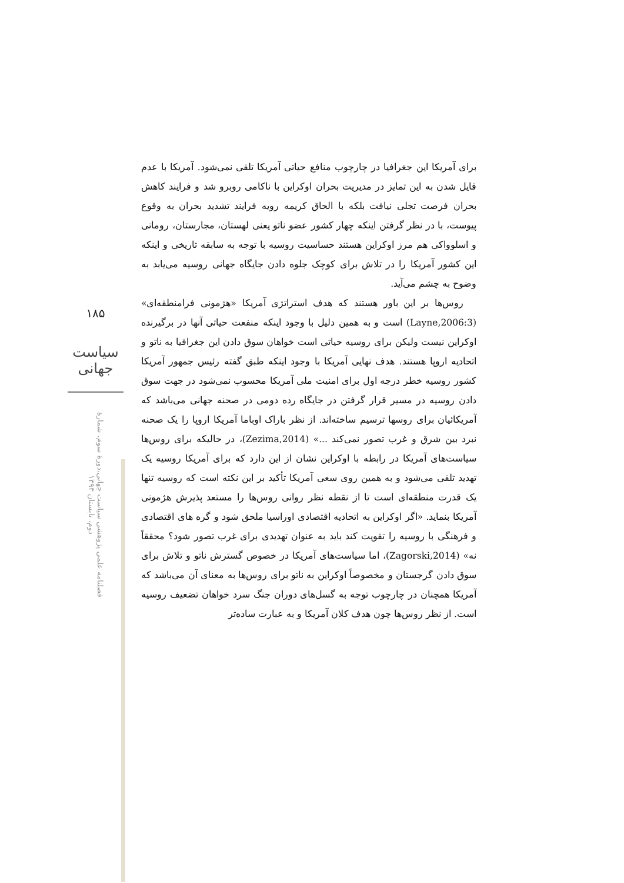۱۸۵
سیاست جهانی
فصلنامه علمی پژوهشی سیاست جهانی،دورۀ سوم، شمارۀ دوم، تابستان ۱۳۹۳
برای آمریکا این جغرافیا در چارچوب منافع حیاتی آمریکا تلقی نمی‌شود. آمریکا با عدم قایل شدن به این تمایز در مدیریت بحران اوکراین با ناکامی روبرو شد و فرایند کاهش بحران فرصت تجلی نیافت بلکه با الحاق کریمه رویه فرایند تشدید بحران به وقوع پیوست، با در نظر گرفتن اینکه چهار کشور عضو ناتو یعنی لهستان، مجارستان، رومانی و اسلوواکی هم مرز اوکراین هستند حساسیت روسیه با توجه به سابقه تاریخی و اینکه این کشور آمریکا را در تلاش برای کوچک جلوه دادن جایگاه جهانی روسیه می‌یابد به وضوح به چشم می‌آید.
روس‌ها بر این باور هستند که هدف استراتژی آمریکا «هژمونی فرامنطقه‌ای» (Layne,2006:3) است و به همین دلیل با وجود اینکه منفعت حیاتی آنها در برگیرنده اوکراین نیست ولیکن برای روسیه حیاتی است خواهان سوق دادن این جغرافیا به ناتو و اتحادیه اروپا هستند. هدف نهایی آمریکا با وجود اینکه طبق گفته رئیس جمهور آمریکا کشور روسیه خطر درجه اول برای امنیت ملی آمریکا محسوب نمی‌شود در جهت سوق دادن روسیه در مسیر قرار گرفتن در جایگاه رده دومی در صحنه جهانی می‌باشد که آمریکائیان برای روسها ترسیم ساخته‌اند. از نظر باراک اوباما آمریکا اروپا را یک صحنه نبرد بین شرق و غرب تصور نمی‌کند ...» (Zezima,2014)، در حالیکه برای روس‌ها سیاست‌های آمریکا در رابطه با اوکراین نشان از این دارد که برای آمریکا روسیه یک تهدید تلقی می‌شود و به همین روی سعی آمریکا تأکید بر این نکته است که روسیه تنها یک قدرت منطقه‌ای است تا از نقطه نظر روانی روس‌ها را مستعد پذیرش هژمونی آمریکا بنماید. «اگر اوکراین به اتحادیه اقتصادی اوراسیا ملحق شود و گره های اقتصادی و فرهنگی با روسیه را تقویت کند باید به عنوان تهدیدی برای غرب تصور شود؟ محققاً نه» (Zagorski,2014)، اما سیاست‌های آمریکا در خصوص گسترش ناتو و تلاش برای سوق دادن گرجستان و مخصوصاً اوکراین به ناتو برای روس‌ها به معنای آن می‌باشد که آمریکا همچنان در چارچوب توجه به گسل‌های دوران جنگ سرد خواهان تضعیف روسیه است. از نظر روس‌ها چون هدف کلان آمریکا و به عبارت ساده‌تر